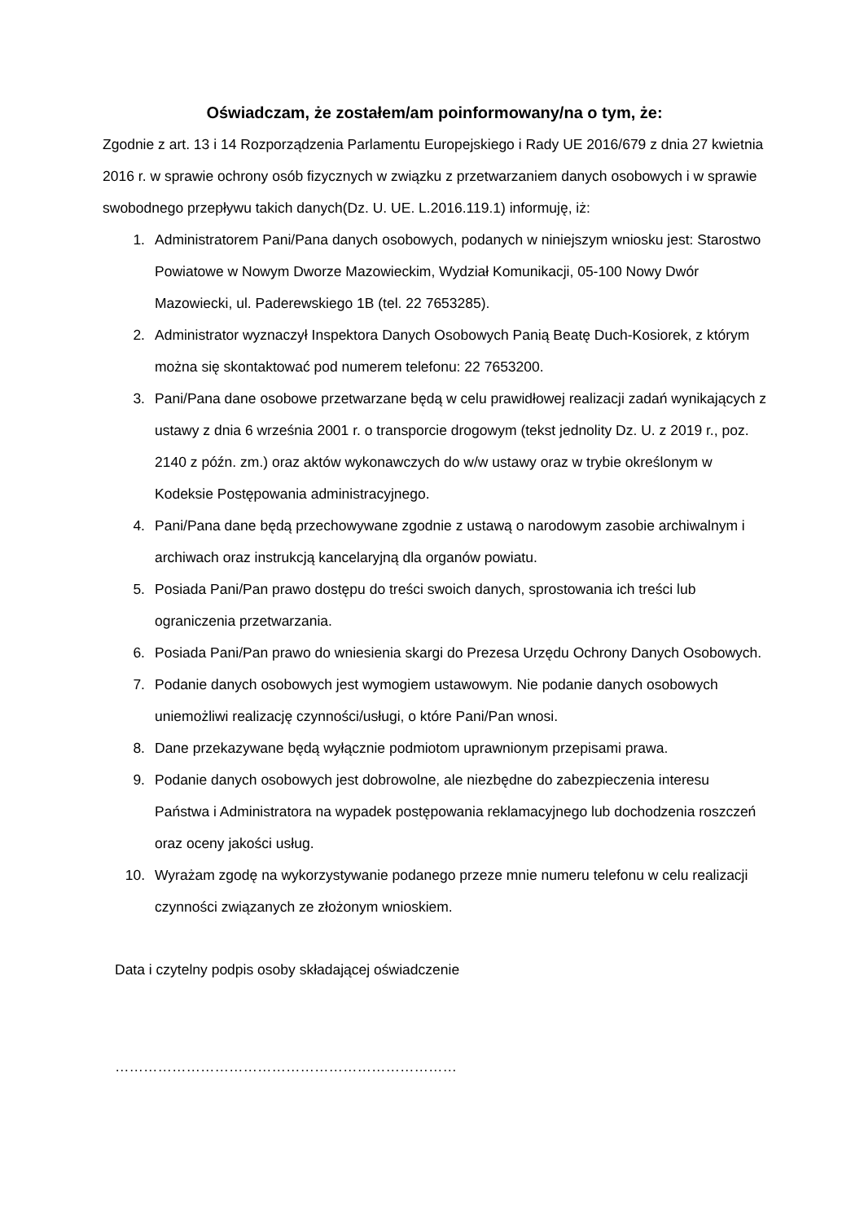Oświadczam, że zostałem/am poinformowany/na o tym, że:
Zgodnie z art. 13 i 14 Rozporządzenia Parlamentu Europejskiego i Rady UE 2016/679 z dnia 27 kwietnia 2016 r. w sprawie ochrony osób fizycznych w związku z przetwarzaniem danych osobowych i w sprawie swobodnego przepływu takich danych(Dz. U. UE. L.2016.119.1) informuję, iż:
1. Administratorem Pani/Pana danych osobowych, podanych w niniejszym wniosku jest: Starostwo Powiatowe w Nowym Dworze Mazowieckim, Wydział Komunikacji, 05-100 Nowy Dwór Mazowiecki, ul. Paderewskiego 1B (tel. 22 7653285).
2. Administrator wyznaczył Inspektora Danych Osobowych Panią Beatę Duch-Kosiorek, z którym można się skontaktować pod numerem telefonu: 22 7653200.
3. Pani/Pana dane osobowe przetwarzane będą w celu prawidłowej realizacji zadań wynikających z ustawy z dnia 6 września 2001 r. o transporcie drogowym (tekst jednolity Dz. U. z 2019 r., poz. 2140 z późn. zm.) oraz aktów wykonawczych do w/w ustawy oraz w trybie określonym w Kodeksie Postępowania administracyjnego.
4. Pani/Pana dane będą przechowywane zgodnie z ustawą o narodowym zasobie archiwalnym i archiwach oraz instrukcją kancelaryjną dla organów powiatu.
5. Posiada Pani/Pan prawo dostępu do treści swoich danych, sprostowania ich treści lub ograniczenia przetwarzania.
6. Posiada Pani/Pan prawo do wniesienia skargi do Prezesa Urzędu Ochrony Danych Osobowych.
7. Podanie danych osobowych jest wymogiem ustawowym. Nie podanie danych osobowych uniemożliwi realizację czynności/usługi, o które Pani/Pan wnosi.
8. Dane przekazywane będą wyłącznie podmiotom uprawnionym przepisami prawa.
9. Podanie danych osobowych jest dobrowolne, ale niezbędne do zabezpieczenia interesu Państwa i Administratora na wypadek postępowania reklamacyjnego lub dochodzenia roszczeń oraz oceny jakości usług.
10. Wyrażam zgodę na wykorzystywanie podanego przeze mnie numeru telefonu w celu realizacji czynności związanych ze złożonym wnioskiem.
Data i czytelny podpis osoby składającej oświadczenie
………………………………………………………………